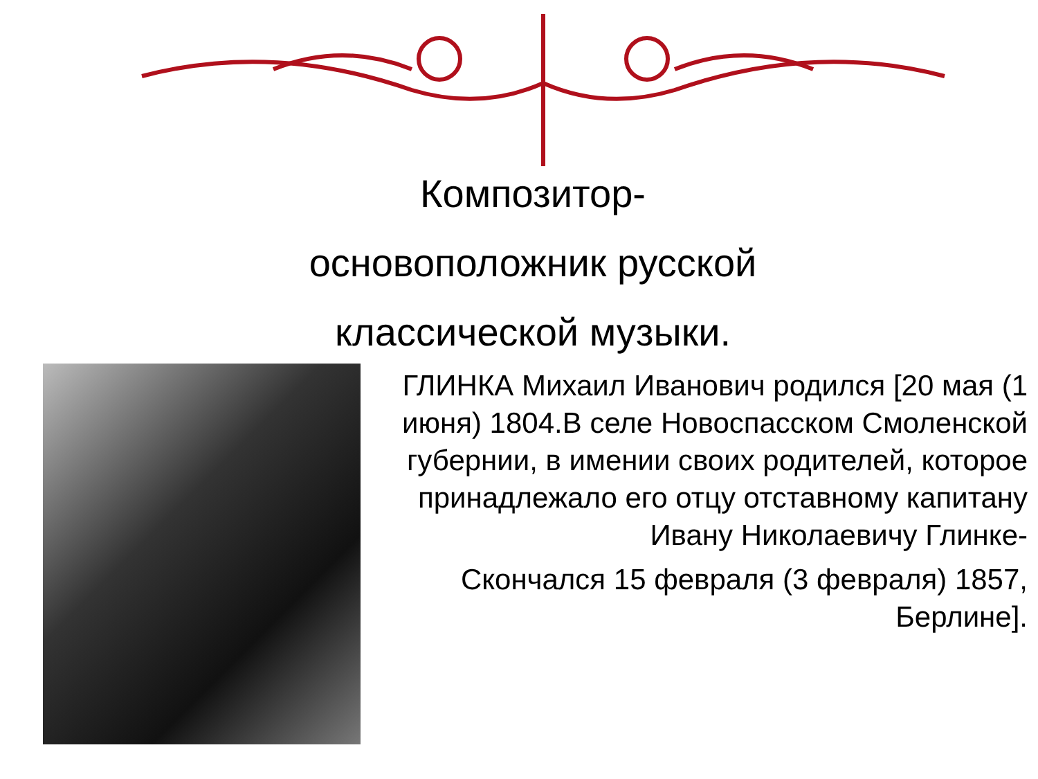Композитор-
основоположник русской
классической музыки.
ГЛИНКА Михаил Иванович родился [20 мая (1 июня) 1804.В селе Новоспасском Смоленской губернии, в имении своих родителей, которое принадлежало его отцу отставному капитану Ивану Николаевичу Глинке-
Скончался 15 февраля (3 февраля) 1857, Берлине].